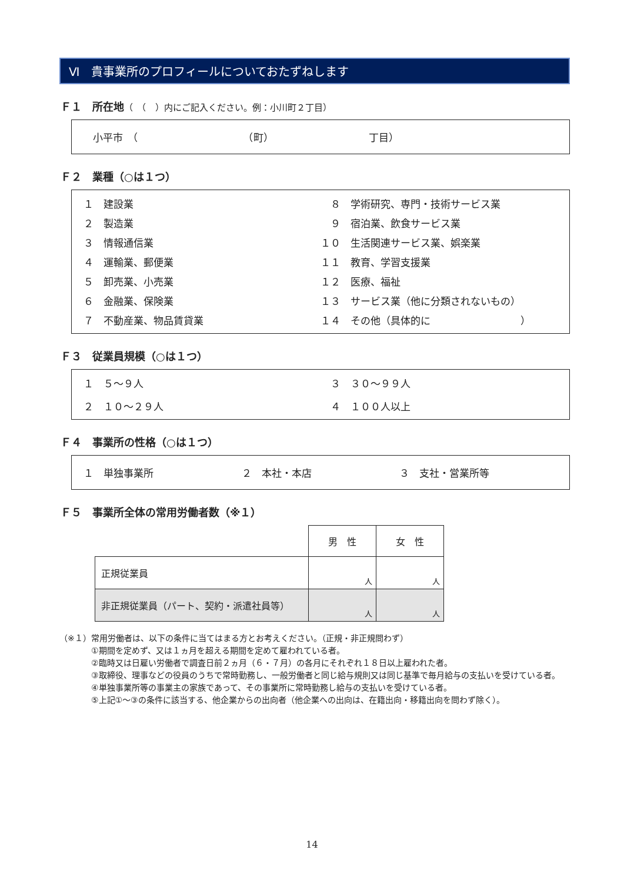Ⅵ　貴事業所のプロフィールについておたずねします
Ｆ１　所在地（　（　）内にご記入ください。例：小川町２丁目）
小平市　（　　　　　　　　　　　（町）　　　　　　　　　　丁目）
Ｆ２　業種（○は１つ）
１　建設業
　８　学術研究、専門・技術サービス業
２　製造業
　９　宿泊業、飲食サービス業
３　情報通信業
１０　生活関連サービス業、娯楽業
４　運輸業、郵便業
１１　教育、学習支援業
５　卸売業、小売業
１２　医療、福祉
６　金融業、保険業
１３　サービス業（他に分類されないもの）
７　不動産業、物品賃貸業
１４　その他（具体的に　　　　　　　　　）
Ｆ３　従業員規模（○は１つ）
１　５～９人
　３　３０～９９人
２　１０～２９人
　４　１００人以上
Ｆ４　事業所の性格（○は１つ）
１　単独事業所
２　本社・本店
３　支社・営業所等
Ｆ５　事業所全体の常用労働者数（※１）
| | 男 性 | 女 性 |
| 正規従業員 | 人 | 人 |
| 非正規従業員（パート、契約・派遣社員等） | 人 | 人 |
（※１）常用労働者は、以下の条件に当てはまる方とお考えください。（正規・非正規問わず）
①期間を定めず、又は１ヵ月を超える期間を定めて雇われている者。
②臨時又は日雇い労働者で調査日前２ヵ月（６・７月）の各月にそれぞれ１８日以上雇われた者。
③取締役、理事などの役員のうちで常時勤務し、一般労働者と同じ給与規則又は同じ基準で毎月給与の支払いを受けている者。
④単独事業所等の事業主の家族であって、その事業所に常時勤務し給与の支払いを受けている者。
⑤上記①～③の条件に該当する、他企業からの出向者（他企業への出向は、在籍出向・移籍出向を問わず除く）。
14